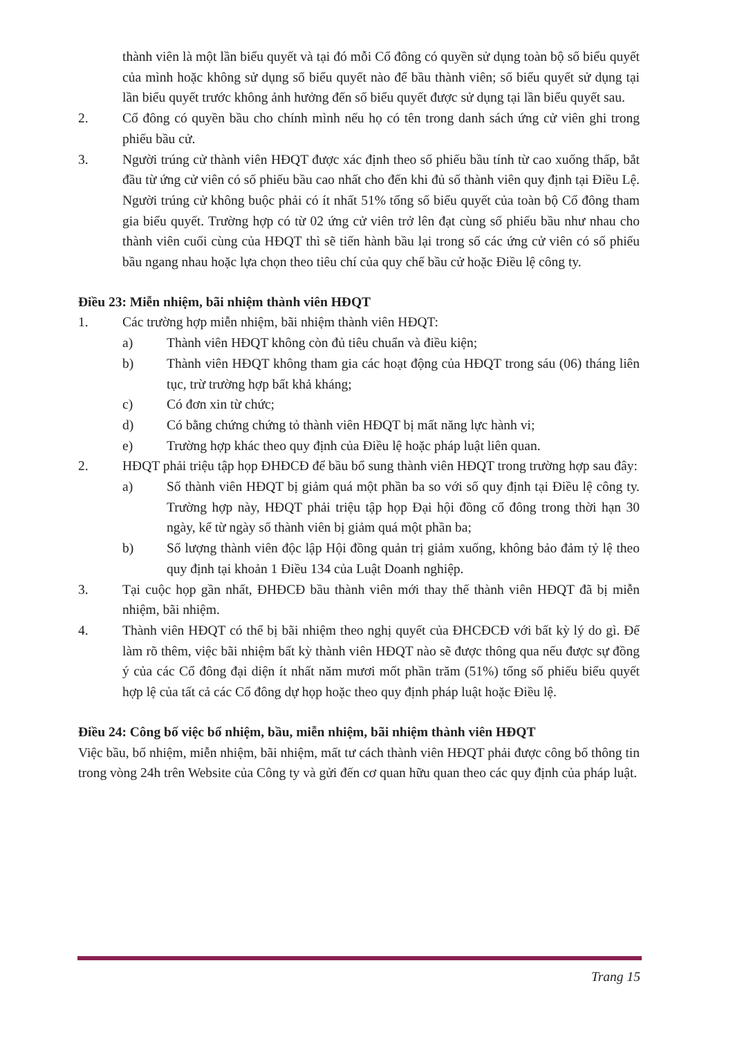thành viên là một lần biểu quyết và tại đó mỗi Cổ đông có quyền sử dụng toàn bộ số biểu quyết của mình hoặc không sử dụng số biểu quyết nào để bầu thành viên; số biểu quyết sử dụng tại lần biểu quyết trước không ảnh hưởng đến số biểu quyết được sử dụng tại lần biểu quyết sau.
2. Cổ đông có quyền bầu cho chính mình nếu họ có tên trong danh sách ứng cử viên ghi trong phiếu bầu cử.
3. Người trúng cử thành viên HĐQT được xác định theo số phiếu bầu tính từ cao xuống thấp, bắt đầu từ ứng cử viên có số phiếu bầu cao nhất cho đến khi đủ số thành viên quy định tại Điều Lệ. Người trúng cử không buộc phải có ít nhất 51% tổng số biểu quyết của toàn bộ Cổ đông tham gia biểu quyết. Trường hợp có từ 02 ứng cử viên trở lên đạt cùng số phiếu bầu như nhau cho thành viên cuối cùng của HĐQT thì sẽ tiến hành bầu lại trong số các ứng cử viên có số phiếu bầu ngang nhau hoặc lựa chọn theo tiêu chí của quy chế bầu cử hoặc Điều lệ công ty.
Điều 23: Miễn nhiệm, bãi nhiệm thành viên HĐQT
1. Các trường hợp miễn nhiệm, bãi nhiệm thành viên HĐQT:
a) Thành viên HĐQT không còn đủ tiêu chuẩn và điều kiện;
b) Thành viên HĐQT không tham gia các hoạt động của HĐQT trong sáu (06) tháng liên tục, trừ trường hợp bất khả kháng;
c) Có đơn xin từ chức;
d) Có bằng chứng chứng tỏ thành viên HĐQT bị mất năng lực hành vi;
e) Trường hợp khác theo quy định của Điều lệ hoặc pháp luật liên quan.
2. HĐQT phải triệu tập họp ĐHĐCĐ để bầu bổ sung thành viên HĐQT trong trường hợp sau đây:
a) Số thành viên HĐQT bị giảm quá một phần ba so với số quy định tại Điều lệ công ty. Trường hợp này, HĐQT phải triệu tập họp Đại hội đồng cổ đông trong thời hạn 30 ngày, kể từ ngày số thành viên bị giảm quá một phần ba;
b) Số lượng thành viên độc lập Hội đồng quản trị giảm xuống, không bảo đảm tỷ lệ theo quy định tại khoản 1 Điều 134 của Luật Doanh nghiệp.
3. Tại cuộc họp gần nhất, ĐHĐCĐ bầu thành viên mới thay thế thành viên HĐQT đã bị miễn nhiệm, bãi nhiệm.
4. Thành viên HĐQT có thể bị bãi nhiệm theo nghị quyết của ĐHCĐCĐ với bất kỳ lý do gì. Để làm rõ thêm, việc bãi nhiệm bất kỳ thành viên HĐQT nào sẽ được thông qua nếu được sự đồng ý của các Cổ đông đại diện ít nhất năm mươi mốt phần trăm (51%) tổng số phiếu biểu quyết hợp lệ của tất cả các Cổ đông dự họp hoặc theo quy định pháp luật hoặc Điều lệ.
Điều 24: Công bố việc bổ nhiệm, bầu, miễn nhiệm, bãi nhiệm thành viên HĐQT
Việc bầu, bổ nhiệm, miễn nhiệm, bãi nhiệm, mất tư cách thành viên HĐQT phải được công bố thông tin trong vòng 24h trên Website của Công ty và gửi đến cơ quan hữu quan theo các quy định của pháp luật.
Trang 15